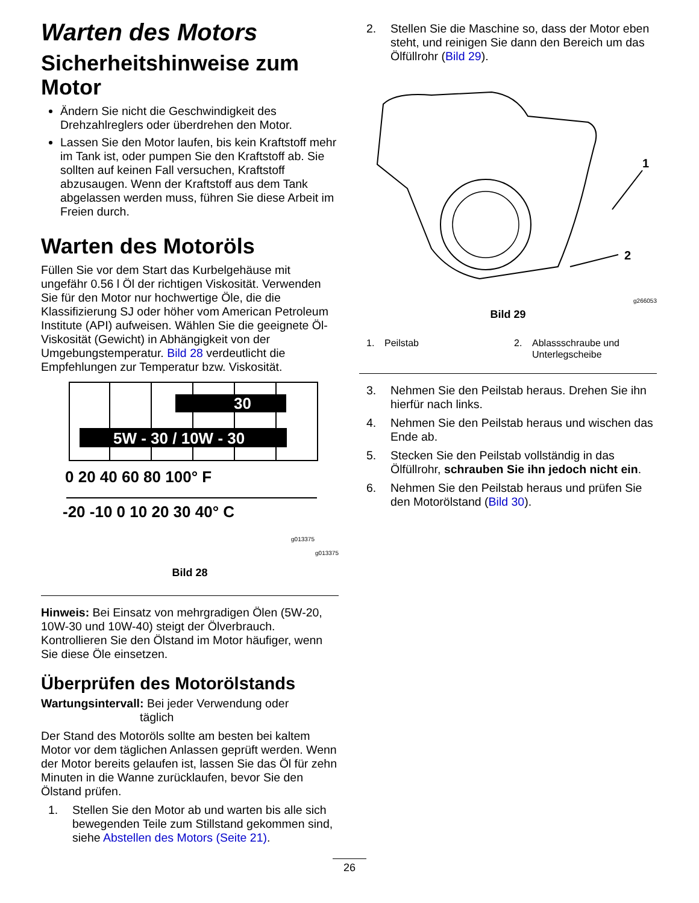Warten des Motors
Sicherheitshinweise zum Motor
Ändern Sie nicht die Geschwindigkeit des Drehzahlreglers oder überdrehen den Motor.
Lassen Sie den Motor laufen, bis kein Kraftstoff mehr im Tank ist, oder pumpen Sie den Kraftstoff ab. Sie sollten auf keinen Fall versuchen, Kraftstoff abzusaugen. Wenn der Kraftstoff aus dem Tank abgelassen werden muss, führen Sie diese Arbeit im Freien durch.
Warten des Motoröls
Füllen Sie vor dem Start das Kurbelgehäuse mit ungefähr 0.56 l Öl der richtigen Viskosität. Verwenden Sie für den Motor nur hochwertige Öle, die die Klassifizierung SJ oder höher vom American Petroleum Institute (API) aufweisen. Wählen Sie die geeignete Öl-Viskosität (Gewicht) in Abhängigkeit von der Umgebungstemperatur. Bild 28 verdeutlicht die Empfehlungen zur Temperatur bzw. Viskosität.
30
5W - 30 / 10W - 30
0 20 40 60 80 100° F
-20 -10 0 10 20 30 40° C
g013375
g013375
Bild 28
Hinweis: Bei Einsatz von mehrgradigen Ölen (5W-20, 10W-30 und 10W-40) steigt der Ölverbrauch. Kontrollieren Sie den Ölstand im Motor häufiger, wenn Sie diese Öle einsetzen.
Überprüfen des Motorölstands
Wartungsintervall: Bei jeder Verwendung oder
täglich
Der Stand des Motoröls sollte am besten bei kaltem Motor vor dem täglichen Anlassen geprüft werden. Wenn der Motor bereits gelaufen ist, lassen Sie das Öl für zehn Minuten in die Wanne zurücklaufen, bevor Sie den Ölstand prüfen.
1. Stellen Sie den Motor ab und warten bis alle sich bewegenden Teile zum Stillstand gekommen sind, siehe Abstellen des Motors (Seite 21).
2. Stellen Sie die Maschine so, dass der Motor eben steht, und reinigen Sie dann den Bereich um das Ölfüllrohr (Bild 29).
1
2
g266053
Bild 29
1. Peilstab 2. Ablassschraube und
Unterlegscheibe
3. Nehmen Sie den Peilstab heraus. Drehen Sie ihn hierfür nach links.
4. Nehmen Sie den Peilstab heraus und wischen das Ende ab.
5. Stecken Sie den Peilstab vollständig in das Ölfüllrohr, schrauben Sie ihn jedoch nicht ein.
6. Nehmen Sie den Peilstab heraus und prüfen Sie den Motorölstand (Bild 30).
26